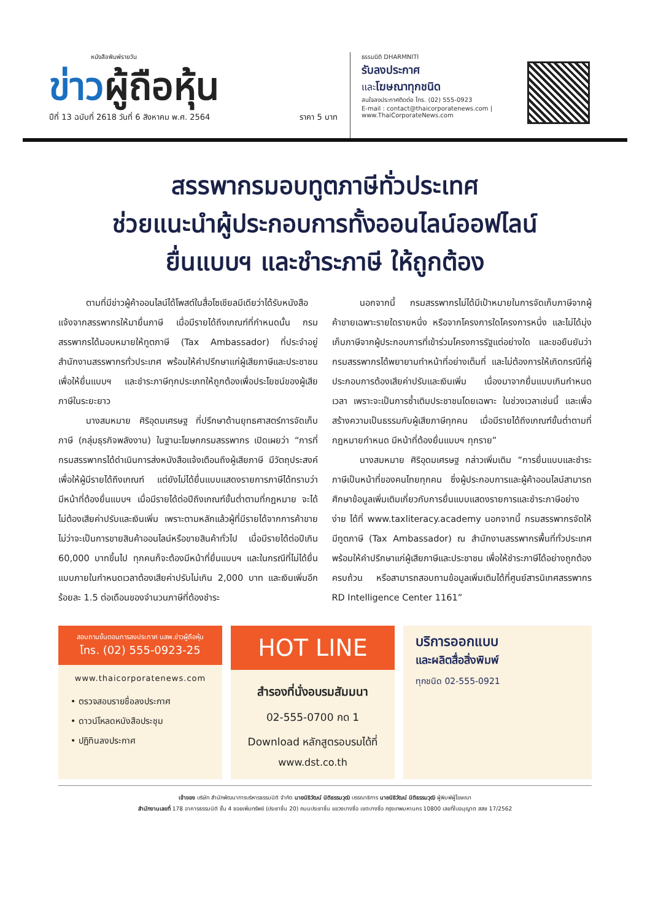หนังสือพิมพ์รายวัน
ข่าวผู้ถือหุ้น
ปีที่ 13 ฉบับที่ 2618 วันที่ 6 สิงหาคม พ.ศ. 2564 ราคา 5 บาท
ธรรมนิติ DHARMNITI
รับลงประกาศ
และโฆษณาทุกชนิด
สนใจลงประกาศติดต่อ โทร. (02) 555-0923
E-mail : contact@thaicorporatenews.com | www.ThaiCorporateNews.com
สรรพากรมอบทูตภาษีทั่วประเทศ
ช่วยแนะนำผู้ประกอบการทั้งออนไลน์ออฟไลน์
ยื่นแบบฯ และชำระภาษี ให้ถูกต้อง
ตามที่มีข่าวผู้ค้าออนไลน์ได้โพสต์ในสื่อโซเชียลมีเดียว่าได้รับหนังสือแจ้งจากสรรพากรให้มายื่นภาษี เมื่อมีรายได้ถึงเกณฑ์ที่กำหนดนั้น กรมสรรพากรได้มอบหมายให้ทูตภาษี (Tax Ambassador) ที่ประจำอยู่สำนักงานสรรพากรทั่วประเทศ พร้อมให้คำปรึกษาแก่ผู้เสียภาษีและประชาชนเพื่อให้ยื่นแบบฯ และชำระภาษีทุกประเภทให้ถูกต้องเพื่อประโยชน์ของผู้เสียภาษีในระยะยาว
นางสมหมาย ศิริอุดมเศรษฐ ที่ปรึกษาด้านยุทธศาสตร์การจัดเก็บภาษี (กลุ่มธุรกิจพลังงาน) ในฐานะโฆษกกรมสรรพากร เปิดเผยว่า “การที่กรมสรรพากรได้ดำเนินการส่งหนังสือแจ้งเตือนถึงผู้เสียภาษี มีวัตถุประสงค์เพื่อให้ผู้มีรายได้ถึงเกณฑ์ แต่ยังไม่ได้ยื่นแบบแสดงรายการภาษีได้ทราบว่ามีหน้าที่ต้องยื่นแบบฯ เมื่อมีรายได้ต่อปีถึงเกณฑ์ขั้นต่ำตามที่กฎหมาย จะได้ไม่ต้องเสียค่าปรับและเงินเพิ่ม เพราะตามหลักแล้วผู้ที่มีรายได้จากการค้าขาย ไม่ว่าจะเป็นการขายสินค้าออนไลน์หรือขายสินค้าทั่วไป เมื่อมีรายได้ต่อปีเกิน 60,000 บาทขึ้นไป ทุกคนก็จะต้องมีหน้าที่ยื่นแบบฯ และในกรณีที่ไม่ได้ยื่นแบบภายในกำหนดเวลาต้องเสียค่าปรับไม่เกิน 2,000 บาท และเงินเพิ่มอีกร้อยละ 1.5 ต่อเดือนของจำนวนภาษีที่ต้องชำระ
นอกจากนี้ กรมสรรพากรไม่ได้มีเป้าหมายในการจัดเก็บภาษีจากผู้ค้าขายเฉพาะรายใดรายหนึ่ง หรือจากโครงการใดโครงการหนึ่ง และไม่ได้มุ่งเก็บภาษีจากผู้ประกอบการที่เข้าร่วมโครงการรัฐแต่อย่างใด และขอยืนยันว่ากรมสรรพากรได้พยายามทำหน้าที่อย่างเต็มที่ และไม่ต้องการให้เกิดกรณีที่ผู้ประกอบการต้องเสียค่าปรับและเงินเพิ่ม เนื่องมาจากยื่นแบบเกินกำหนดเวลา เพราะจะเป็นการซ้ำเติมประชาชนโดยเฉพาะ ในช่วงเวลาเช่นนี้ และเพื่อสร้างความเป็นธรรมกับผู้เสียภาษีทุกคน เมื่อมีรายได้ถึงเกณฑ์ขั้นต่ำตามที่กฎหมายกำหนด มีหน้าที่ต้องยื่นแบบฯ ทุกราย”
นางสมหมาย ศิริอุดมเศรษฐ กล่าวเพิ่มเติม “การยื่นแบบและชำระภาษีเป็นหน้าที่ของคนไทยทุกคน ซึ่งผู้ประกอบการและผู้ค้าออนไลน์สามารถศึกษาข้อมูลเพิ่มเติมเกี่ยวกับการยื่นแบบแสดงรายการและชำระภาษีอย่างง่าย ได้ที่ www.taxliteracy.academy นอกจากนี้ กรมสรรพากรจัดให้มีทูตภาษี (Tax Ambassador) ณ สำนักงานสรรพากรพื้นที่ทั่วประเทศ พร้อมให้คำปรึกษาแก่ผู้เสียภาษีและประชาชน เพื่อให้ชำระภาษีได้อย่างถูกต้องครบถ้วน หรือสามารถสอบถามข้อมูลเพิ่มเติมได้ที่ศูนย์สารนิเทศสรรพากร RD Intelligence Center 1161”
สอบถามขั้นตอนการลงประกาศ นสพ.ข่าวผู้ถือหุ้น
โทร. (02) 555-0923-25
www.thaicorporatenews.com
• ตรวจสอบรายชื่อลงประกาศ
• ดาวน์โหลดหนังสือประชุม
• ปฏิทินลงประกาศ
HOT LINE
สำรองที่นั่งอบรมสัมมนา
02-555-0700 กด 1
Download หลักสูตรอบรมได้ที่
www.dst.co.th
บริการออกแบบ
และผลิตสื่อสิ่งพิมพ์
ทุกชนิด 02-555-0921
เจ้าของ บริษัท สำนักพัฒนาการบริหารธรรมนิติ จำกัด นายนิธิวัฒน์ นิติธรรมวุฒิ บรรณาธิการ นายนิธิวัฒน์ นิติธรรมวุฒิ ผู้พิมพ์ผู้โฆษณา
สำนักงานเลขที่ 178 อาคารธรรมนิติ ชั้น 4 ซอยเพิ่มทรัพย์ (ประชาชื่น 20) ถนนประชาชื่น แขวงบางซื่อ เขตบางซื่อ กรุงเทพมหานคร 10800 เลขที่ใบอนุญาต สสช 17/2562